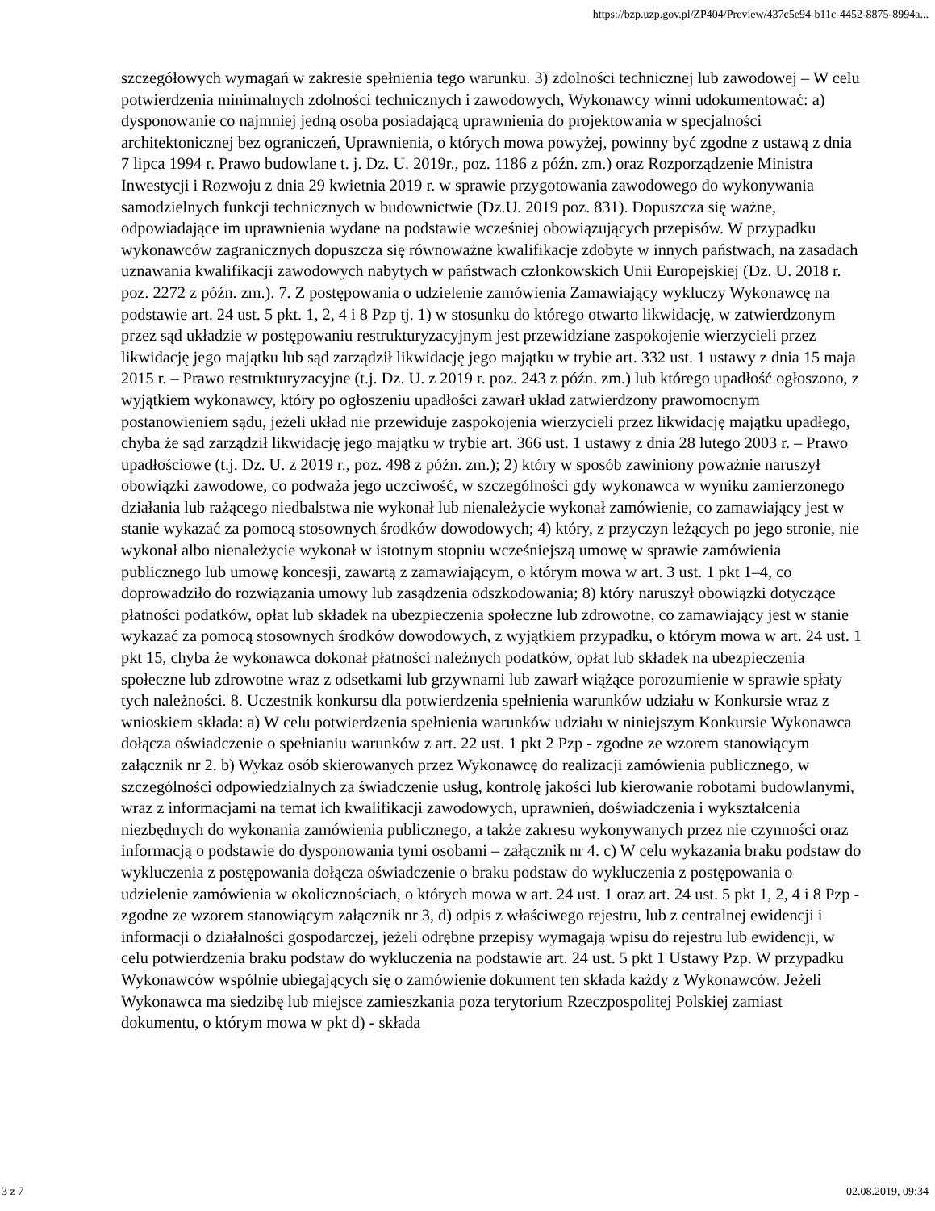https://bzp.uzp.gov.pl/ZP404/Preview/437c5e94-b11c-4452-8875-8994a...
szczegółowych wymagań w zakresie spełnienia tego warunku. 3) zdolności technicznej lub zawodowej – W celu potwierdzenia minimalnych zdolności technicznych i zawodowych, Wykonawcy winni udokumentować: a) dysponowanie co najmniej jedną osoba posiadającą uprawnienia do projektowania w specjalności architektonicznej bez ograniczeń, Uprawnienia, o których mowa powyżej, powinny być zgodne z ustawą z dnia 7 lipca 1994 r. Prawo budowlane t. j. Dz. U. 2019r., poz. 1186 z późn. zm.) oraz Rozporządzenie Ministra Inwestycji i Rozwoju z dnia 29 kwietnia 2019 r. w sprawie przygotowania zawodowego do wykonywania samodzielnych funkcji technicznych w budownictwie (Dz.U. 2019 poz. 831). Dopuszcza się ważne, odpowiadające im uprawnienia wydane na podstawie wcześniej obowiązujących przepisów. W przypadku wykonawców zagranicznych dopuszcza się równoważne kwalifikacje zdobyte w innych państwach, na zasadach uznawania kwalifikacji zawodowych nabytych w państwach członkowskich Unii Europejskiej (Dz. U. 2018 r. poz. 2272 z późn. zm.). 7. Z postępowania o udzielenie zamówienia Zamawiający wykluczy Wykonawcę na podstawie art. 24 ust. 5 pkt. 1, 2, 4 i 8 Pzp tj. 1) w stosunku do którego otwarto likwidację, w zatwierdzonym przez sąd układzie w postępowaniu restrukturyzacyjnym jest przewidziane zaspokojenie wierzycieli przez likwidację jego majątku lub sąd zarządził likwidację jego majątku w trybie art. 332 ust. 1 ustawy z dnia 15 maja 2015 r. – Prawo restrukturyzacyjne (t.j. Dz. U. z 2019 r. poz. 243 z późn. zm.) lub którego upadłość ogłoszono, z wyjątkiem wykonawcy, który po ogłoszeniu upadłości zawarł układ zatwierdzony prawomocnym postanowieniem sądu, jeżeli układ nie przewiduje zaspokojenia wierzycieli przez likwidację majątku upadłego, chyba że sąd zarządził likwidację jego majątku w trybie art. 366 ust. 1 ustawy z dnia 28 lutego 2003 r. – Prawo upadłościowe (t.j. Dz. U. z 2019 r., poz. 498 z późn. zm.); 2) który w sposób zawiniony poważnie naruszył obowiązki zawodowe, co podważa jego uczciwość, w szczególności gdy wykonawca w wyniku zamierzonego działania lub rażącego niedbalstwa nie wykonał lub nienależycie wykonał zamówienie, co zamawiający jest w stanie wykazać za pomocą stosownych środków dowodowych; 4) który, z przyczyn leżących po jego stronie, nie wykonał albo nienależycie wykonał w istotnym stopniu wcześniejszą umowę w sprawie zamówienia publicznego lub umowę koncesji, zawartą z zamawiającym, o którym mowa w art. 3 ust. 1 pkt 1–4, co doprowadziło do rozwiązania umowy lub zasądzenia odszkodowania; 8) który naruszył obowiązki dotyczące płatności podatków, opłat lub składek na ubezpieczenia społeczne lub zdrowotne, co zamawiający jest w stanie wykazać za pomocą stosownych środków dowodowych, z wyjątkiem przypadku, o którym mowa w art. 24 ust. 1 pkt 15, chyba że wykonawca dokonał płatności należnych podatków, opłat lub składek na ubezpieczenia społeczne lub zdrowotne wraz z odsetkami lub grzywnami lub zawarł wiążące porozumienie w sprawie spłaty tych należności. 8. Uczestnik konkursu dla potwierdzenia spełnienia warunków udziału w Konkursie wraz z wnioskiem składa: a) W celu potwierdzenia spełnienia warunków udziału w niniejszym Konkursie Wykonawca dołącza oświadczenie o spełnianiu warunków z art. 22 ust. 1 pkt 2 Pzp - zgodne ze wzorem stanowiącym załącznik nr 2. b) Wykaz osób skierowanych przez Wykonawcę do realizacji zamówienia publicznego, w szczególności odpowiedzialnych za świadczenie usług, kontrolę jakości lub kierowanie robotami budowlanymi, wraz z informacjami na temat ich kwalifikacji zawodowych, uprawnień, doświadczenia i wykształcenia niezbędnych do wykonania zamówienia publicznego, a także zakresu wykonywanych przez nie czynności oraz informacją o podstawie do dysponowania tymi osobami – załącznik nr 4. c) W celu wykazania braku podstaw do wykluczenia z postępowania dołącza oświadczenie o braku podstaw do wykluczenia z postępowania o udzielenie zamówienia w okolicznościach, o których mowa w art. 24 ust. 1 oraz art. 24 ust. 5 pkt 1, 2, 4 i 8 Pzp - zgodne ze wzorem stanowiącym załącznik nr 3, d) odpis z właściwego rejestru, lub z centralnej ewidencji i informacji o działalności gospodarczej, jeżeli odrębne przepisy wymagają wpisu do rejestru lub ewidencji, w celu potwierdzenia braku podstaw do wykluczenia na podstawie art. 24 ust. 5 pkt 1 Ustawy Pzp. W przypadku Wykonawców wspólnie ubiegających się o zamówienie dokument ten składa każdy z Wykonawców. Jeżeli Wykonawca ma siedzibę lub miejsce zamieszkania poza terytorium Rzeczpospolitej Polskiej zamiast dokumentu, o którym mowa w pkt d) - składa
3 z 7 02.08.2019, 09:34